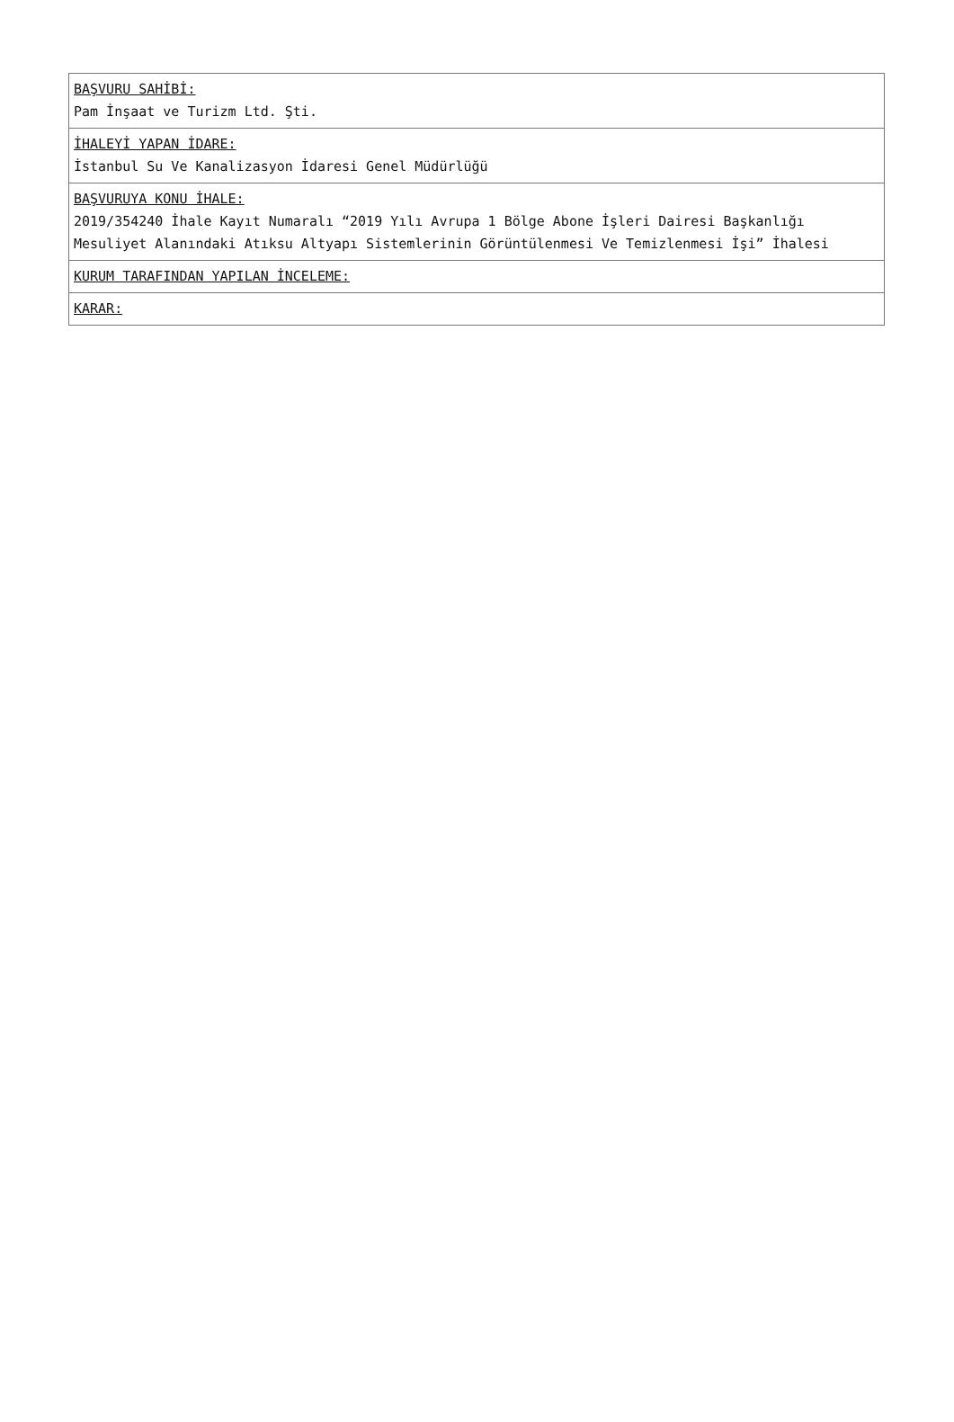| BAŞVURU SAHİBİ: Pam İnşaat ve Turizm Ltd. Şti. |
| İHALEYİ YAPAN İDARE: İstanbul Su Ve Kanalizasyon İdaresi Genel Müdürlüğü |
| BAŞVURUYA KONU İHALE: 2019/354240 İhale Kayıt Numaralı “2019 Yılı Avrupa 1 Bölge Abone İşleri Dairesi Başkanlığı Mesuliyet Alanındaki Atıksu Altyapı Sistemlerinin Görüntülenmesi Ve Temizlenmesi İşi” İhalesi |
| KURUM TARAFINDAN YAPILAN İNCELEME: |
| KARAR: |